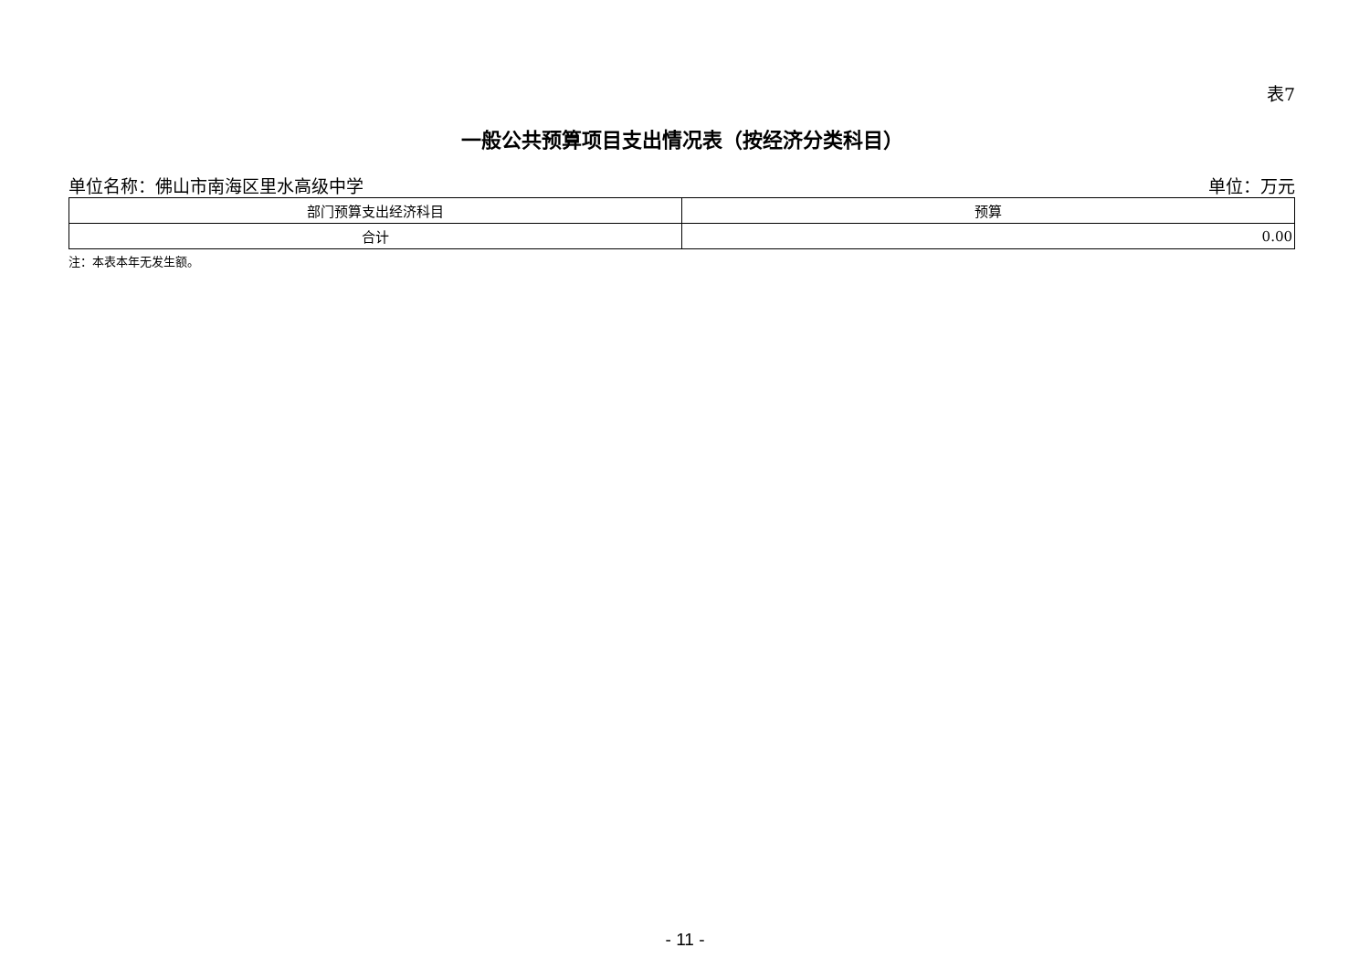表7
一般公共预算项目支出情况表（按经济分类科目）
单位名称：佛山市南海区里水高级中学 单位：万元
| 部门预算支出经济科目 | 预算 |
| --- | --- |
| 合计 | 0.00 |
注：本表本年无发生额。
- 11 -